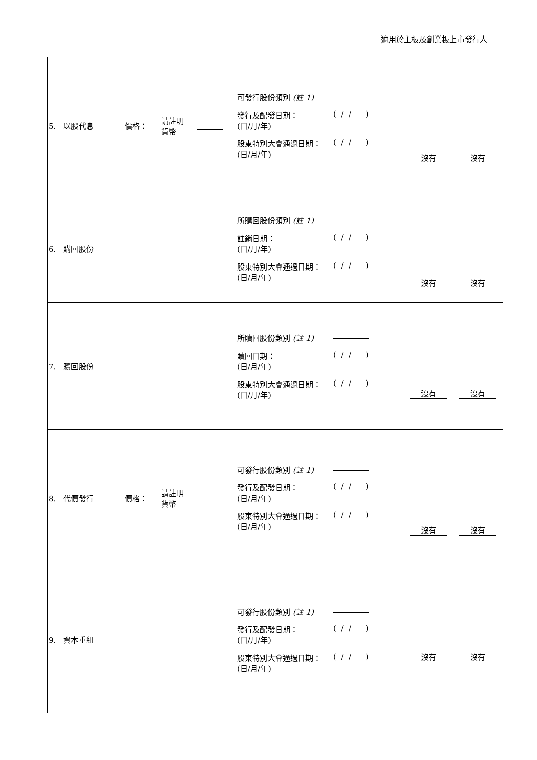適用於主板及創業板上市發行人
| 5. 以股代息 | 價格： | 請註明 貨幣 | | 可發行股份類別 (註 1) 發行及配發日期： (日/月/年) ( / / ) 股東特別大會通過日期： (日/月/年) ( / / ) | 沒有 | 沒有 |
| 6. 購回股份 | | | | 所購回股份類別 (註 1) 註銷日期： (日/月/年) ( / / ) 股東特別大會通過日期： (日/月/年) ( / / ) | 沒有 | 沒有 |
| 7. 贖回股份 | | | | 所贖回股份類別 (註 1) 贖回日期： (日/月/年) ( / / ) 股東特別大會通過日期： (日/月/年) ( / / ) | 沒有 | 沒有 |
| 8. 代價發行 | 價格： | 請註明 貨幣 | | 可發行股份類別 (註 1) 發行及配發日期： (日/月/年) ( / / ) 股東特別大會通過日期： (日/月/年) ( / / ) | 沒有 | 沒有 |
| 9. 資本重組 | | | | 可發行股份類別 (註 1) 發行及配發日期： (日/月/年) ( / / ) 股東特別大會通過日期： (日/月/年) ( / / ) | 沒有 | 沒有 |